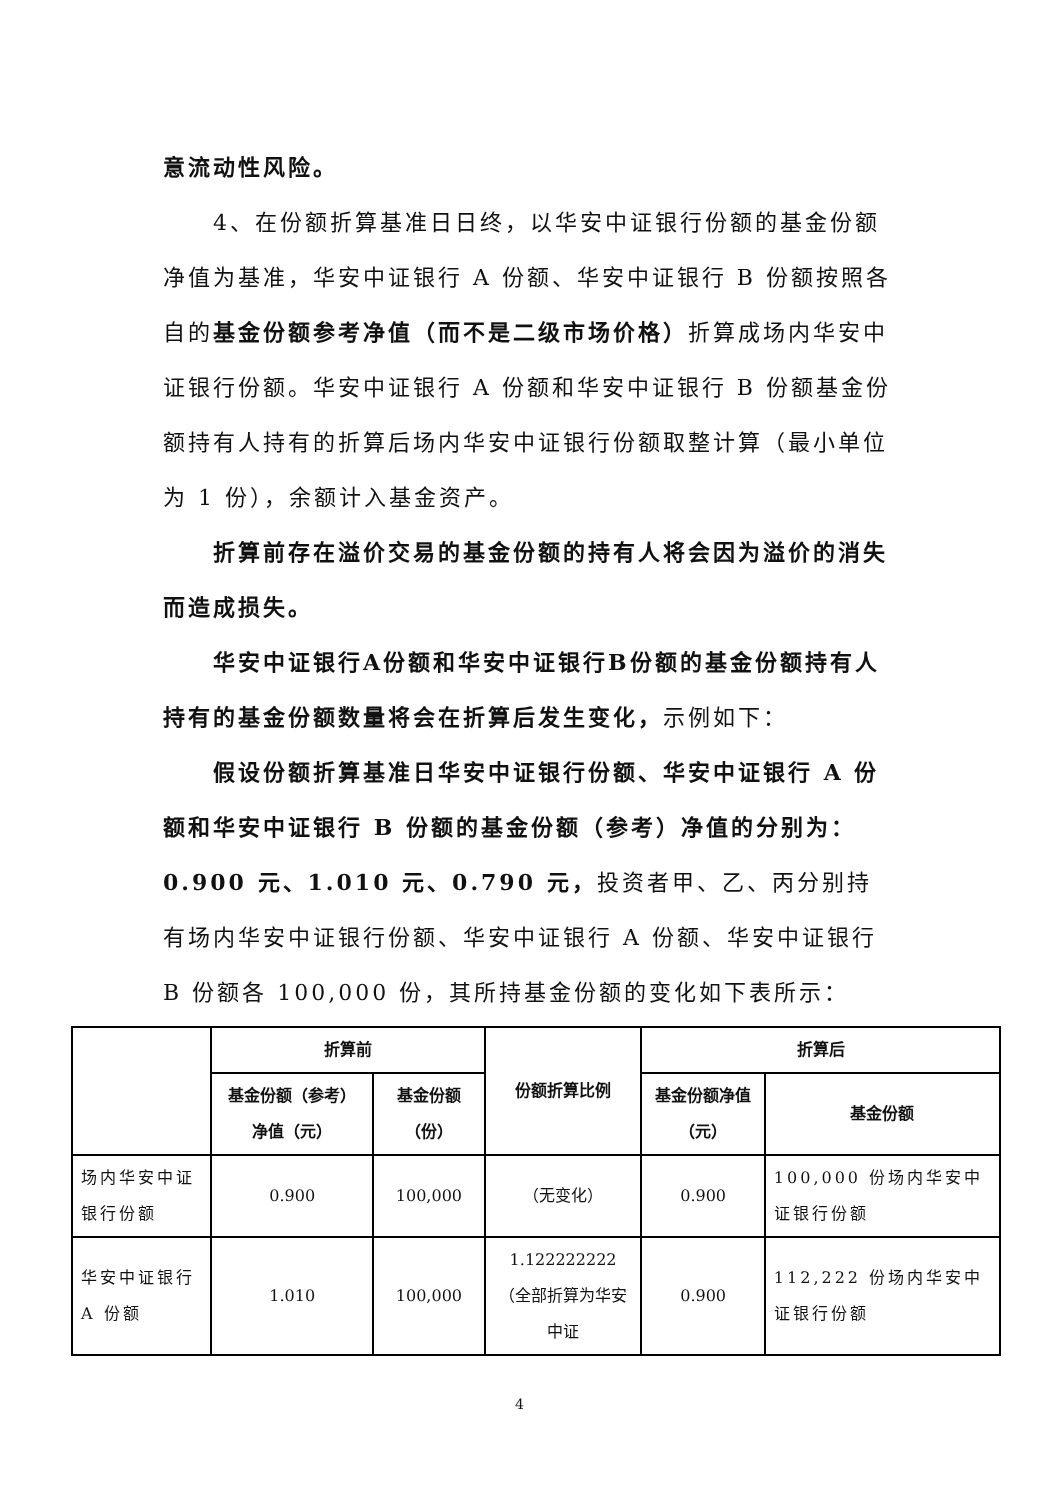意流动性风险。
4、在份额折算基准日日终，以华安中证银行份额的基金份额净值为基准，华安中证银行 A 份额、华安中证银行 B 份额按照各自的基金份额参考净值（而不是二级市场价格）折算成场内华安中证银行份额。华安中证银行 A 份额和华安中证银行 B 份额基金份额持有人持有的折算后场内华安中证银行份额取整计算（最小单位为 1 份），余额计入基金资产。
折算前存在溢价交易的基金份额的持有人将会因为溢价的消失而造成损失。
华安中证银行A份额和华安中证银行B份额的基金份额持有人持有的基金份额数量将会在折算后发生变化，示例如下：
假设份额折算基准日华安中证银行份额、华安中证银行 A 份额和华安中证银行 B 份额的基金份额（参考）净值的分别为：0.900 元、1.010 元、0.790 元，投资者甲、乙、丙分别持有场内华安中证银行份额、华安中证银行 A 份额、华安中证银行 B 份额各 100,000 份，其所持基金份额的变化如下表所示：
| | 折算前 | | 份额折算比例 | 折算后 | |
| --- | --- | --- | --- | --- | --- |
| | 基金份额（参考）净值（元） | 基金份额（份） | | 基金份额净值（元） | 基金份额 |
| 场内华安中证银行份额 | 0.900 | 100,000 | （无变化） | 0.900 | 100,000 份场内华安中证银行份额 |
| 华安中证银行 A 份额 | 1.010 | 100,000 | 1.122222222 （全部折算为华安中证 | 0.900 | 112,222 份场内华安中证银行份额 |
4